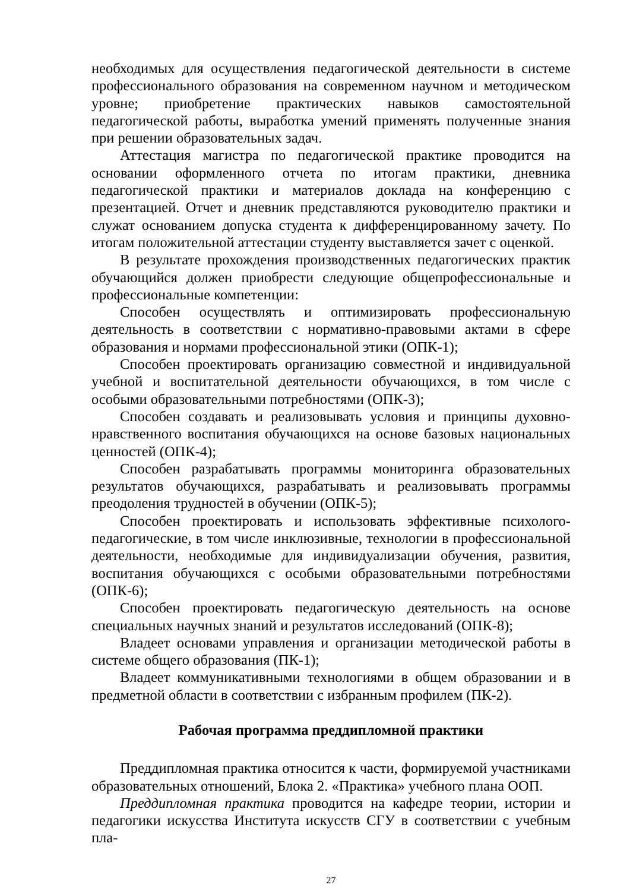необходимых для осуществления педагогической деятельности в системе профессионального образования на современном научном и методическом уровне; приобретение практических навыков самостоятельной педагогической работы, выработка умений применять полученные знания при решении образовательных задач.
Аттестация магистра по педагогической практике проводится на основании оформленного отчета по итогам практики, дневника педагогической практики и материалов доклада на конференцию с презентацией. Отчет и дневник представляются руководителю практики и служат основанием допуска студента к дифференцированному зачету. По итогам положительной аттестации студенту выставляется зачет с оценкой.
В результате прохождения производственных педагогических практик обучающийся должен приобрести следующие общепрофессиональные и профессиональные компетенции:
Способен осуществлять и оптимизировать профессиональную деятельность в соответствии с нормативно-правовыми актами в сфере образования и нормами профессиональной этики (ОПК-1);
Способен проектировать организацию совместной и индивидуальной учебной и воспитательной деятельности обучающихся, в том числе с особыми образовательными потребностями (ОПК-3);
Способен создавать и реализовывать условия и принципы духовно-нравственного воспитания обучающихся на основе базовых национальных ценностей (ОПК-4);
Способен разрабатывать программы мониторинга образовательных результатов обучающихся, разрабатывать и реализовывать программы преодоления трудностей в обучении (ОПК-5);
Способен проектировать и использовать эффективные психолого-педагогические, в том числе инклюзивные, технологии в профессиональной деятельности, необходимые для индивидуализации обучения, развития, воспитания обучающихся с особыми образовательными потребностями (ОПК-6);
Способен проектировать педагогическую деятельность на основе специальных научных знаний и результатов исследований (ОПК-8);
Владеет основами управления и организации методической работы в системе общего образования (ПК-1);
Владеет коммуникативными технологиями в общем образовании и в предметной области в соответствии с избранным профилем (ПК-2).
Рабочая программа преддипломной практики
Преддипломная практика относится к части, формируемой участниками образовательных отношений, Блока 2. «Практика» учебного плана ООП.
Преддипломная практика проводится на кафедре теории, истории и педагогики искусства Института искусств СГУ в соответствии с учебным пла-
27